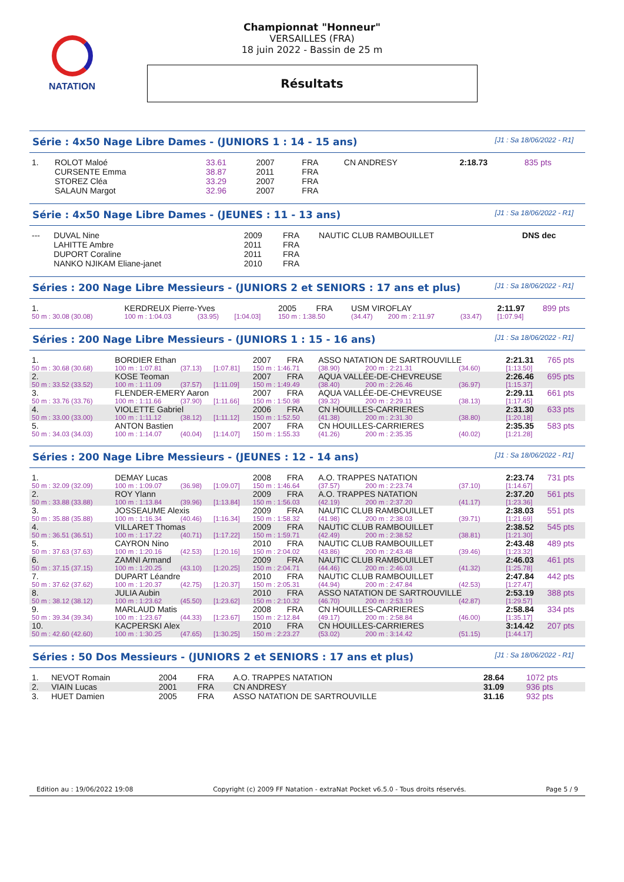NATATION
Championnat "Honneur"
VERSAILLES (FRA)
18 juin 2022 - Bassin de 25 m
Résultats
Série : 4x50 Nage Libre Dames - (JUNIORS 1 : 14 - 15 ans) [J1 : Sa 18/06/2022 - R1]
| 1. | ROLOT Maloé | 33.61 | 2007 | FRA | CN ANDRESY | 2:18.73 | 835 pts |
| | CURSENTE Emma | 38.87 | 2011 | FRA | | | |
| | STOREZ Cléa | 33.29 | 2007 | FRA | | | |
| | SALAUN Margot | 32.96 | 2007 | FRA | | | |
Série : 4x50 Nage Libre Dames - (JEUNES : 11 - 13 ans) [J1 : Sa 18/06/2022 - R1]
| --- | DUVAL Nine | 2009 | FRA | NAUTIC CLUB RAMBOUILLET | DNS dec |
| | LAHITTE Ambre | 2011 | FRA | | |
| | DUPORT Coraline | 2011 | FRA | | |
| | NANKO NJIKAM Eliane-janet | 2010 | FRA | | |
Séries : 200 Nage Libre Messieurs - (JUNIORS 2 et SENIORS : 17 ans et plus) [J1 : Sa 18/06/2022 - R1]
| 1. | KERDREUX Pierre-Yves | | | 2005 | FRA | USM VIROFLAY | | | 2:11.97 | 899 pts |
| 50 m : 30.08 (30.08) | 100 m : 1:04.03 | (33.95) | [1:04.03] | 150 m : 1:38.50 | | (34.47) | 200 m : 2:11.97 | (33.47) | [1:07.94] | |
Séries : 200 Nage Libre Messieurs - (JUNIORS 1 : 15 - 16 ans) [J1 : Sa 18/06/2022 - R1]
| 1. | BORDIER Ethan | | | 2007 | FRA | ASSO NATATION DE SARTROUVILLE | | | 2:21.31 | 765 pts |
| 50 m : 30.68 (30.68) | 100 m : 1:07.81 | (37.13) | [1:07.81] | 150 m : 1:46.71 | | (38.90) | 200 m : 2:21.31 | (34.60) | [1:13.50] | |
| 2. | KOSE Teoman | | | 2007 | FRA | AQUA VALLÉE-DE-CHEVREUSE | | | 2:26.46 | 695 pts |
| 50 m : 33.52 (33.52) | 100 m : 1:11.09 | (37.57) | [1:11.09] | 150 m : 1:49.49 | | (38.40) | 200 m : 2:26.46 | (36.97) | [1:15.37] | |
| 3. | FLENDER-EMERY Aaron | | | 2007 | FRA | AQUA VALLÉE-DE-CHEVREUSE | | | 2:29.11 | 661 pts |
| 50 m : 33.76 (33.76) | 100 m : 1:11.66 | (37.90) | [1:11.66] | 150 m : 1:50.98 | | (39.32) | 200 m : 2:29.11 | (38.13) | [1:17.45] | |
| 4. | VIOLETTE Gabriel | | | 2006 | FRA | CN HOUILLES-CARRIERES | | | 2:31.30 | 633 pts |
| 50 m : 33.00 (33.00) | 100 m : 1:11.12 | (38.12) | [1:11.12] | 150 m : 1:52.50 | | (41.38) | 200 m : 2:31.30 | (38.80) | [1:20.18] | |
| 5. | ANTON Bastien | | | 2007 | FRA | CN HOUILLES-CARRIERES | | | 2:35.35 | 583 pts |
| 50 m : 34.03 (34.03) | 100 m : 1:14.07 | (40.04) | [1:14.07] | 150 m : 1:55.33 | | (41.26) | 200 m : 2:35.35 | (40.02) | [1:21.28] | |
Séries : 200 Nage Libre Messieurs - (JEUNES : 12 - 14 ans) [J1 : Sa 18/06/2022 - R1]
| 1. | DEMAY Lucas | | | 2008 | FRA | A.O. TRAPPES NATATION | | | 2:23.74 | 731 pts |
| 50 m : 32.09 (32.09) | 100 m : 1:09.07 | (36.98) | [1:09.07] | 150 m : 1:46.64 | | (37.57) | 200 m : 2:23.74 | (37.10) | [1:14.67] | |
| 2. | ROY Ylann | | | 2009 | FRA | A.O. TRAPPES NATATION | | | 2:37.20 | 561 pts |
| 50 m : 33.88 (33.88) | 100 m : 1:13.84 | (39.96) | [1:13.84] | 150 m : 1:56.03 | | (42.19) | 200 m : 2:37.20 | (41.17) | [1:23.36] | |
| 3. | JOSSEAUME Alexis | | | 2009 | FRA | NAUTIC CLUB RAMBOUILLET | | | 2:38.03 | 551 pts |
| 50 m : 35.88 (35.88) | 100 m : 1:16.34 | (40.46) | [1:16.34] | 150 m : 1:58.32 | | (41.98) | 200 m : 2:38.03 | (39.71) | [1:21.69] | |
| 4. | VILLARET Thomas | | | 2009 | FRA | NAUTIC CLUB RAMBOUILLET | | | 2:38.52 | 545 pts |
| 50 m : 36.51 (36.51) | 100 m : 1:17.22 | (40.71) | [1:17.22] | 150 m : 1:59.71 | | (42.49) | 200 m : 2:38.52 | (38.81) | [1:21.30] | |
| 5. | CAYRON Nino | | | 2010 | FRA | NAUTIC CLUB RAMBOUILLET | | | 2:43.48 | 489 pts |
| 50 m : 37.63 (37.63) | 100 m : 1:20.16 | (42.53) | [1:20.16] | 150 m : 2:04.02 | | (43.86) | 200 m : 2:43.48 | (39.46) | [1:23.32] | |
| 6. | ZAMNI Armand | | | 2009 | FRA | NAUTIC CLUB RAMBOUILLET | | | 2:46.03 | 461 pts |
| 50 m : 37.15 (37.15) | 100 m : 1:20.25 | (43.10) | [1:20.25] | 150 m : 2:04.71 | | (44.46) | 200 m : 2:46.03 | (41.32) | [1:25.78] | |
| 7. | DUPART Léandre | | | 2010 | FRA | NAUTIC CLUB RAMBOUILLET | | | 2:47.84 | 442 pts |
| 50 m : 37.62 (37.62) | 100 m : 1:20.37 | (42.75) | [1:20.37] | 150 m : 2:05.31 | | (44.94) | 200 m : 2:47.84 | (42.53) | [1:27.47] | |
| 8. | JULIA Aubin | | | 2010 | FRA | ASSO NATATION DE SARTROUVILLE | | | 2:53.19 | 388 pts |
| 50 m : 38.12 (38.12) | 100 m : 1:23.62 | (45.50) | [1:23.62] | 150 m : 2:10.32 | | (46.70) | 200 m : 2:53.19 | (42.87) | [1:29.57] | |
| 9. | MARLAUD Matis | | | 2008 | FRA | CN HOUILLES-CARRIERES | | | 2:58.84 | 334 pts |
| 50 m : 39.34 (39.34) | 100 m : 1:23.67 | (44.33) | [1:23.67] | 150 m : 2:12.84 | | (49.17) | 200 m : 2:58.84 | (46.00) | [1:35.17] | |
| 10. | KACPERSKI Alex | | | 2010 | FRA | CN HOUILLES-CARRIERES | | | 3:14.42 | 207 pts |
| 50 m : 42.60 (42.60) | 100 m : 1:30.25 | (47.65) | [1:30.25] | 150 m : 2:23.27 | | (53.02) | 200 m : 3:14.42 | (51.15) | [1:44.17] | |
Séries : 50 Dos Messieurs - (JUNIORS 2 et SENIORS : 17 ans et plus) [J1 : Sa 18/06/2022 - R1]
| 1. | NEVOT Romain | 2004 | FRA | A.O. TRAPPES NATATION | 28.64 | 1072 pts |
| 2. | VIAIN Lucas | 2001 | FRA | CN ANDRESY | 31.09 | 936 pts |
| 3. | HUET Damien | 2005 | FRA | ASSO NATATION DE SARTROUVILLE | 31.16 | 932 pts |
Edition au : 19/06/2022 19:08 Copyright (c) 2009 FF Natation - extraNat Pocket v6.5.0 - Tous droits réservés. Page 5 / 9